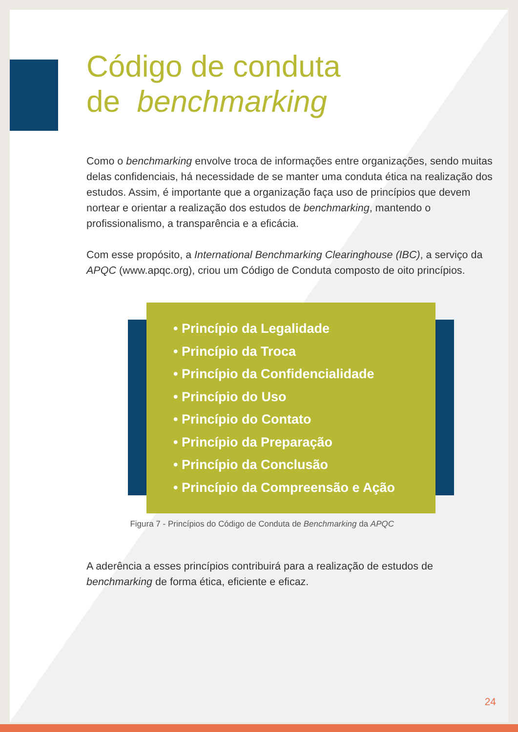Código de conduta
de benchmarking
Como o benchmarking envolve troca de informações entre organizações, sendo muitas delas confidenciais, há necessidade de se manter uma conduta ética na realização dos estudos. Assim, é importante que a organização faça uso de princípios que devem nortear e orientar a realização dos estudos de benchmarking, mantendo o profissionalismo, a transparência e a eficácia.
Com esse propósito, a International Benchmarking Clearinghouse (IBC), a serviço da APQC (www.apqc.org), criou um Código de Conduta composto de oito princípios.
• Princípio da Legalidade
• Princípio da Troca
• Princípio da Confidencialidade
• Princípio do Uso
• Princípio do Contato
• Princípio da Preparação
• Princípio da Conclusão
• Princípio da Compreensão e Ação
Figura 7 - Princípios do Código de Conduta de Benchmarking da APQC
A aderência a esses princípios contribuirá para a realização de estudos de benchmarking de forma ética, eficiente e eficaz.
24